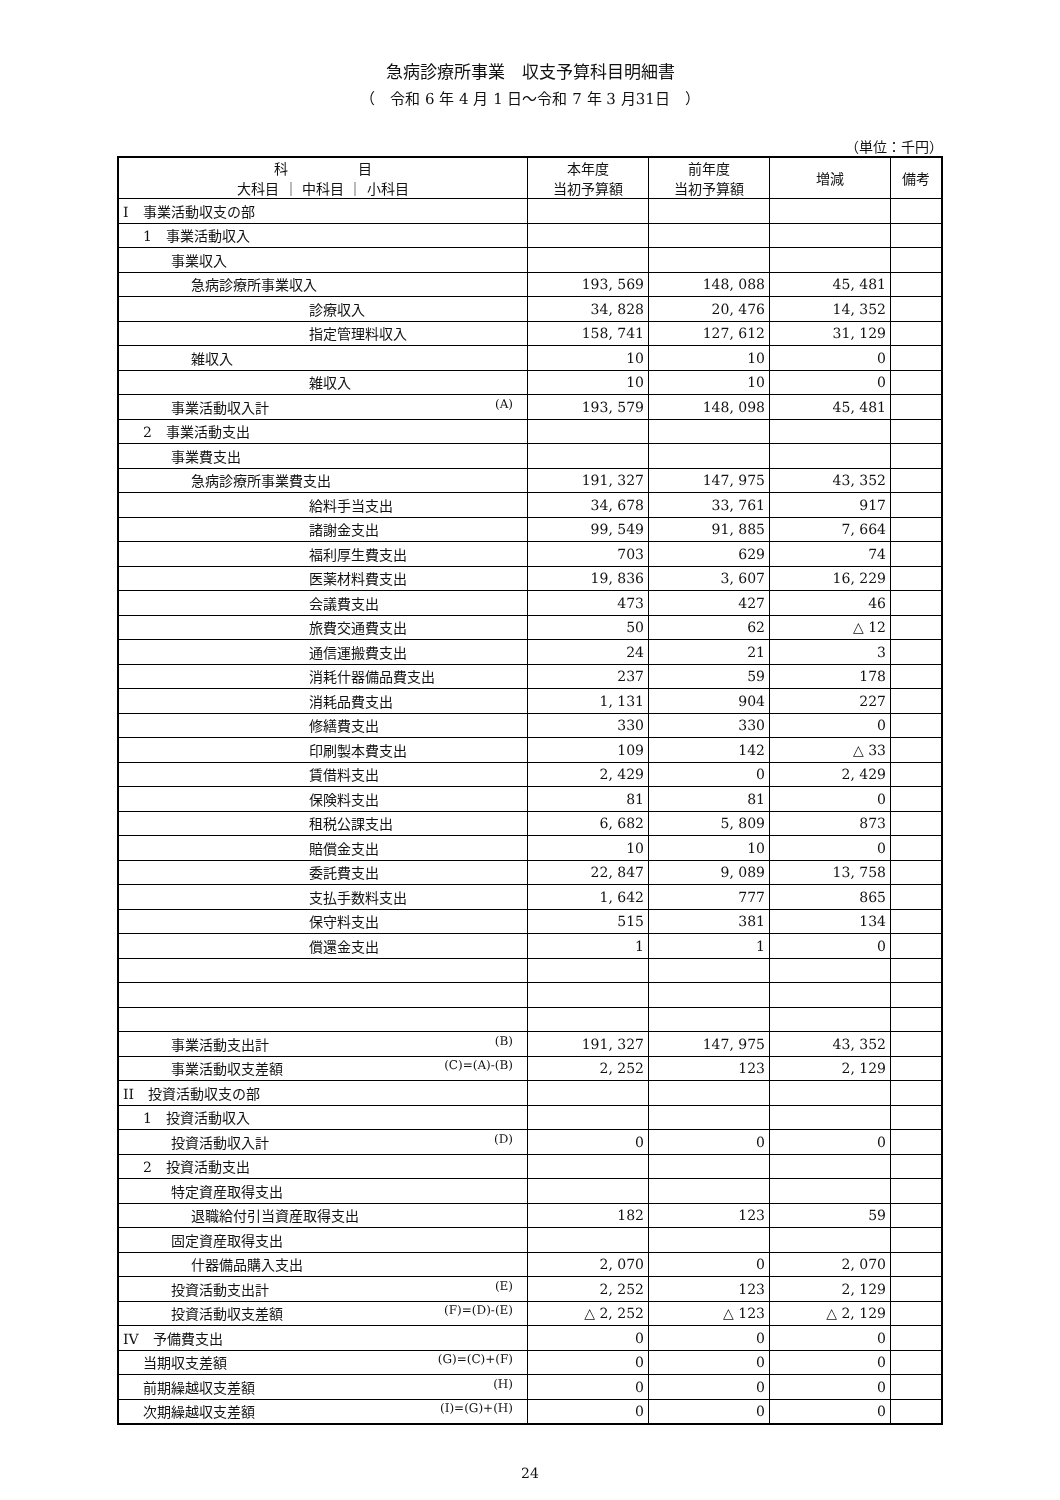急病診療所事業　収支予算科目明細書
（　令和 6 年 4 月 1 日～令和 7 年 3 月31日　）
（単位：千円）
| 科 目 大科目 ｜ 中科目 ｜ 小科目 | 本年度 当初予算額 | 前年度 当初予算額 | 増減 | 備考 |
| --- | --- | --- | --- | --- |
| I 事業活動収支の部 | | | | |
| 1 事業活動収入 | | | | |
| 事業収入 | | | | |
| 急病診療所事業収入 | 193, 569 | 148, 088 | 45, 481 | |
| 診療収入 | 34, 828 | 20, 476 | 14, 352 | |
| 指定管理料収入 | 158, 741 | 127, 612 | 31, 129 | |
| 雑収入 | 10 | 10 | 0 | |
| 雑収入 | 10 | 10 | 0 | |
| 事業活動収入計 (A) | 193, 579 | 148, 098 | 45, 481 | |
| 2 事業活動支出 | | | | |
| 事業費支出 | | | | |
| 急病診療所事業費支出 | 191, 327 | 147, 975 | 43, 352 | |
| 給料手当支出 | 34, 678 | 33, 761 | 917 | |
| 諸謝金支出 | 99, 549 | 91, 885 | 7, 664 | |
| 福利厚生費支出 | 703 | 629 | 74 | |
| 医薬材料費支出 | 19, 836 | 3, 607 | 16, 229 | |
| 会議費支出 | 473 | 427 | 46 | |
| 旅費交通費支出 | 50 | 62 | △ 12 | |
| 通信運搬費支出 | 24 | 21 | 3 | |
| 消耗什器備品費支出 | 237 | 59 | 178 | |
| 消耗品費支出 | 1, 131 | 904 | 227 | |
| 修繕費支出 | 330 | 330 | 0 | |
| 印刷製本費支出 | 109 | 142 | △ 33 | |
| 賃借料支出 | 2, 429 | 0 | 2, 429 | |
| 保険料支出 | 81 | 81 | 0 | |
| 租税公課支出 | 6, 682 | 5, 809 | 873 | |
| 賠償金支出 | 10 | 10 | 0 | |
| 委託費支出 | 22, 847 | 9, 089 | 13, 758 | |
| 支払手数料支出 | 1, 642 | 777 | 865 | |
| 保守料支出 | 515 | 381 | 134 | |
| 償還金支出 | 1 | 1 | 0 | |
| 事業活動支出計 (B) | 191, 327 | 147, 975 | 43, 352 | |
| 事業活動収支差額 (C)=(A)-(B) | 2, 252 | 123 | 2, 129 | |
| II 投資活動収支の部 | | | | |
| 1 投資活動収入 | | | | |
| 投資活動収入計 (D) | 0 | 0 | 0 | |
| 2 投資活動支出 | | | | |
| 特定資産取得支出 | | | | |
| 退職給付引当資産取得支出 | 182 | 123 | 59 | |
| 固定資産取得支出 | | | | |
| 什器備品購入支出 | 2, 070 | 0 | 2, 070 | |
| 投資活動支出計 (E) | 2, 252 | 123 | 2, 129 | |
| 投資活動収支差額 (F)=(D)-(E) | △ 2, 252 | △ 123 | △ 2, 129 | |
| IV 予備費支出 | 0 | 0 | 0 | |
| 当期収支差額 (G)=(C)+(F) | 0 | 0 | 0 | |
| 前期繰越収支差額 (H) | 0 | 0 | 0 | |
| 次期繰越収支差額 (I)=(G)+(H) | 0 | 0 | 0 | |
24